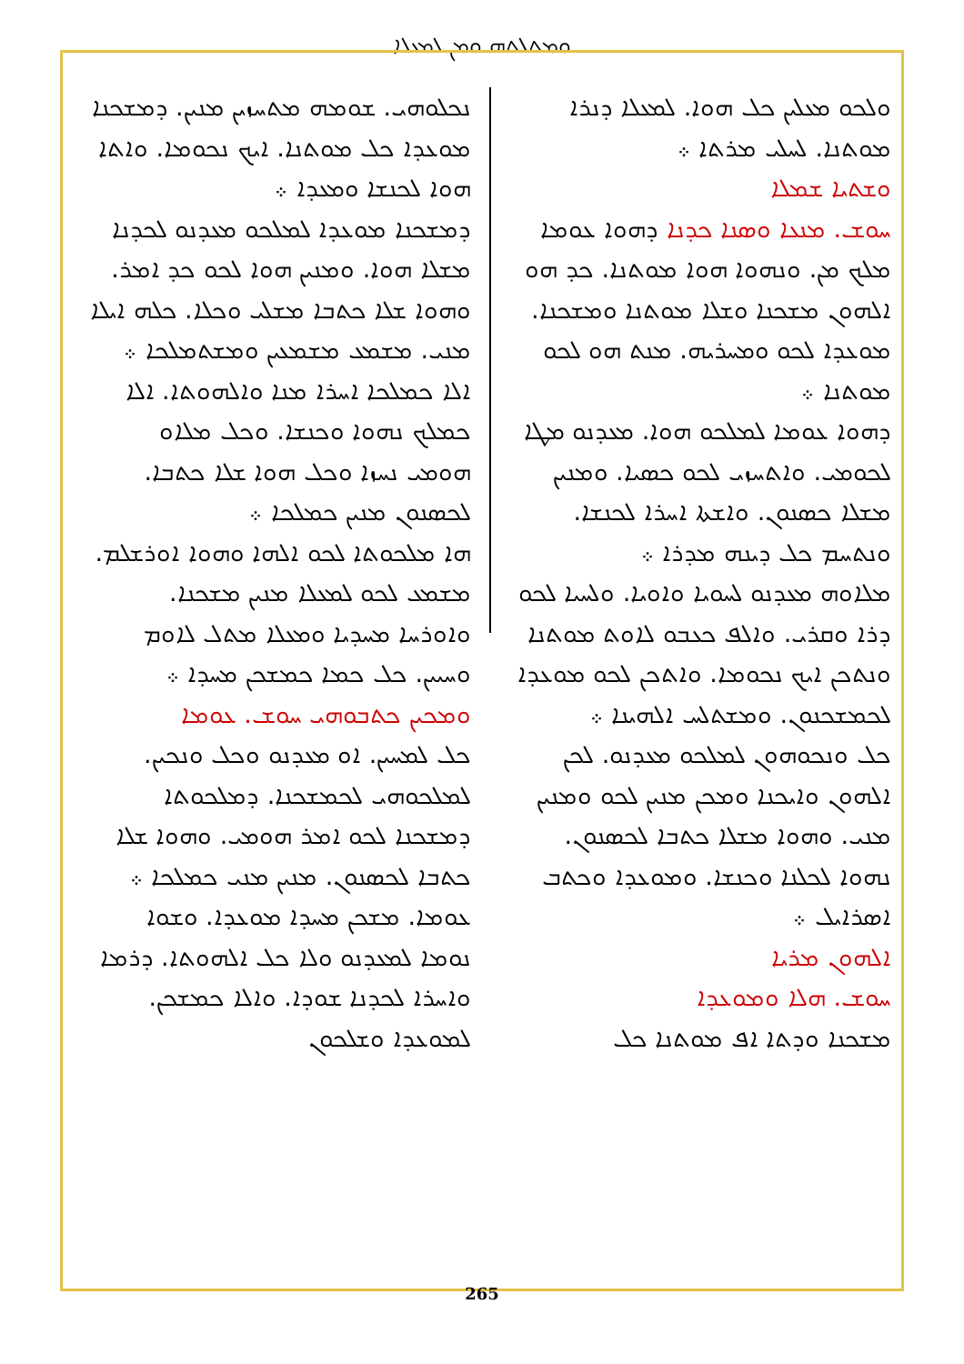ܘܡܬܠܬܗ ܘܡܢ ܠܡܥܠܐ
ܘܠܟܘ ܡܥܠܝܢ ܟܠ ܗܘܐ. ܠܡܥܠܐ ܕܢܪܐ ܡܘܬܢܐ. ܠܚܠܝ ܡܪܬܐ ܀
ܘܫܬܝܐ ܫܡܠܐ
ܚܘܫ. ܡܢܥܐ ܘܣܢܐ ܟܕܢܐ ܕܗܘܐ ܥܘܡܐ ܡܠܟ ܡܢ. ܘܢܗܘܐ ܗܘܐ ܡܘܬܢܐ. ܟܕ ܗܘ ܐܠܗܘܢ ܡܫܟܢܐ ܘܫܠܐ ܡܘܬܢܐ ܘܡܫܟܢܐ. ܡܘܥܕܐ ܠܟܘ ܘܡܚܪܝܗ. ܡܢܬ ܗܘ ܠܟܘ ܡܘܬܢܐ ܀
ܕܗܘܐ ܥܘܡܐ ܠܡܠܟܘ ܗܘܐ. ܡܥܕܢܘ ܡܛܐ ܠܟܘܡܝ. ܘܐܬܚܙܝ ܠܟܘ ܟܣܝܐ. ܘܡܢܝܢ ܡܫܠܐ ܟܣܢܘܢ. ܘܐܫܬܐ ܐܚܪܐ ܠܟܢܫܐ. ܘܢܬܚܡ ܟܠ ܕܝܢܗ ܡܕܪܐ ܀
ܡܠܐܘܗ ܡܥܕܢܘ ܠܚܘܝܐ ܘܐܘܝܐ. ܘܠܚܝܐ ܠܟܘ ܕܪܐ ܘܩܪܝ. ܘܐܠܦ ܟܥܒܘ ܠܐܘܬ ܡܘܬܢܐ ܘܢܬܟܢ ܐܝܟ ܢܟܘܡܐ. ܘܐܬܟܢ ܠܟܘ ܡܘܥܕܐ ܠܟܡܫܟܢܘܢ. ܘܡܫܬܠܚ ܐܠܗܝܢܐ ܀
ܟܠ ܘܢܟܘܗܘܢ ܠܡܠܟܘ ܡܥܕܢܘ. ܠܟܢ ܐܠܗܘܢ ܘܐܝܟܢܐ ܘܡܟܢ ܡܢܝܢ ܠܟܘ ܘܡܢܝܢ ܡܢܝ. ܘܗܘܐ ܡܫܠܐ ܟܬܒܐ ܠܟܣܢܘܢ. ܢܗܘܐ ܠܟܠܢܐ ܘܟܢܫܐ. ܘܡܘܥܕܐ ܘܟܬܒ ܐܣܪܐܝܠ ܀
ܐܠܗܘܢ ܡܪܝܐ
ܚܘܫ. ܗܠܐ ܘܡܘܥܕܐ
ܡܫܟܢܐ ܘܕܬܐ ܐܦ ܡܘܬܢܐ ܟܠ
ܢܟܠܘܗܝ. ܫܘܡܗ ܡܬܚܙܝܢ ܡܢܝܢ. ܕܡܫܟܢܐ ܡܘܥܕܐ ܟܠ ܡܘܬܢܐ. ܐܝܟ ܢܟܘܡܐ. ܘܐܬܐ ܗܘܐ ܠܟܢܫܐ ܘܡܥܕܐ ܀
ܕܡܫܟܢܐ ܡܘܥܕܐ ܠܡܠܟܘ ܡܥܕܢܘ ܠܟܕܢܐ ܡܫܠܐ ܗܘܐ. ܘܡܢܝܢ ܗܘܐ ܠܟܘ ܟܕ ܐܡܪ. ܘܗܘܐ ܫܠܐ ܟܬܒܐ ܡܫܠܝ ܘܟܠܐ. ܟܠܗ ܐܝܠܐ ܡܢܝ. ܡܫܡܥ ܡܫܡܥܝܢ ܘܡܫܬܡܠܟܐ ܀
ܐܠܐ ܟܡܠܟܐ ܐܚܪܐ ܡܢܐ ܘܐܠܗܘܬܐ. ܐܠܐ ܟܡܠܟ ܢܗܘܐ ܘܟܢܫܐ. ܘܟܠ ܡܠܐܘ ܗܘܡܝ ܢܚܙܐ ܘܟܠ ܗܘܐ ܫܠܐ ܟܬܒܐ. ܠܟܣܢܘܢ ܡܢܝܢ ܟܡܠܟܐ ܀
ܗܐ ܡܠܟܘܬܐ ܠܟܘ ܐܠܗܐ ܘܗܘܐ ܐܘܪܫܠܡ. ܡܫܡܥ ܠܟܘ ܠܡܥܠܐ ܡܢܝܢ ܡܫܟܢܐ. ܘܐܘܪܚܐ ܡܚܕܝܐ ܘܡܥܠܐ ܡܬܠ ܠܐܘܡ ܘܚܝܝܢ. ܟܠ ܟܡܐ ܟܡܫܟܢ ܡܚܕܐ ܀
ܘܡܟܝܢ ܟܬܒܘܗܝ ܚܘܫ. ܥܘܡܐ
ܟܠ ܠܡܚܝܢ. ܐܘ ܡܥܕܢܘ ܘܟܠ ܘܢܟܝܢ. ܠܡܠܟܘܗܝ ܠܟܡܫܟܢܐ. ܕܡܠܟܘܬܐ ܕܡܫܟܢܐ ܠܟܘ ܐܡܪ ܗܘܡܝ. ܘܗܘܐ ܫܠܐ ܟܬܒܐ ܠܟܣܢܘܢ. ܡܢܝܢ ܡܢܝ ܟܡܠܟܐ ܀
ܥܘܡܐ. ܡܫܟܢ ܡܚܕܐ ܡܘܥܕܐ. ܘܫܘܐ ܢܘܡܐ ܠܡܥܕܢܘ ܘܠܐ ܟܠ ܐܠܗܘܬܐ. ܕܪܡܐ ܘܐܚܪܐ ܠܟܕܢܐ ܫܘܕܐ. ܘܐܠܐ ܟܡܫܟܢ. ܠܡܘܥܕܐ ܘܫܠܟܘܢ
265